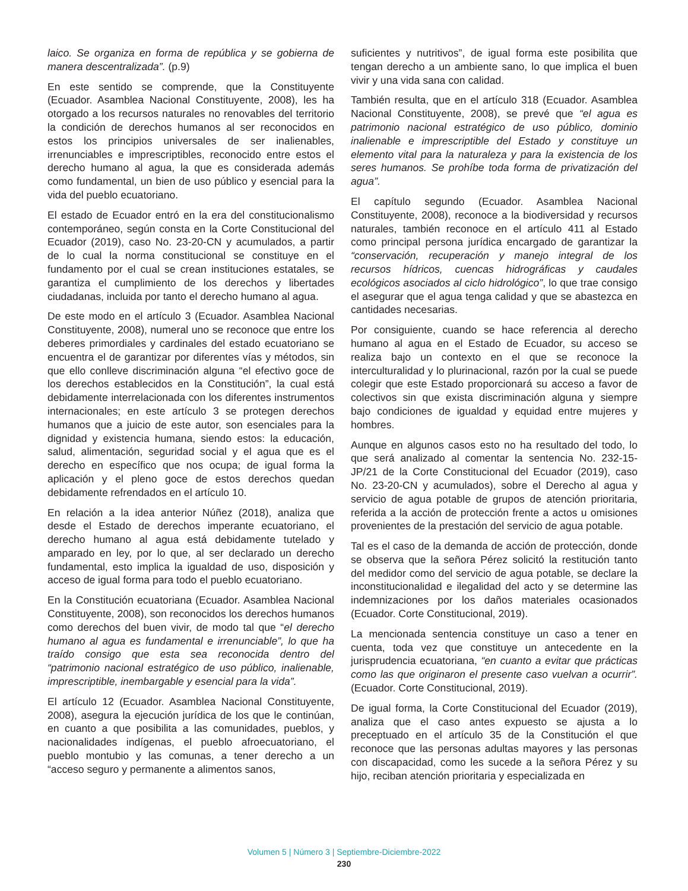laico. Se organiza en forma de república y se gobierna de manera descentralizada”. (p.9)
En este sentido se comprende, que la Constituyente (Ecuador. Asamblea Nacional Constituyente, 2008), les ha otorgado a los recursos naturales no renovables del territorio la condición de derechos humanos al ser reconocidos en estos los principios universales de ser inalienables, irrenunciables e imprescriptibles, reconocido entre estos el derecho humano al agua, la que es considerada además como fundamental, un bien de uso público y esencial para la vida del pueblo ecuatoriano.
El estado de Ecuador entró en la era del constitucionalismo contemporáneo, según consta en la Corte Constitucional del Ecuador (2019), caso No. 23-20-CN y acumulados, a partir de lo cual la norma constitucional se constituye en el fundamento por el cual se crean instituciones estatales, se garantiza el cumplimiento de los derechos y libertades ciudadanas, incluida por tanto el derecho humano al agua.
De este modo en el artículo 3 (Ecuador. Asamblea Nacional Constituyente, 2008), numeral uno se reconoce que entre los deberes primordiales y cardinales del estado ecuatoriano se encuentra el de garantizar por diferentes vías y métodos, sin que ello conlleve discriminación alguna “el efectivo goce de los derechos establecidos en la Constitución”, la cual está debidamente interrelacionada con los diferentes instrumentos internacionales; en este artículo 3 se protegen derechos humanos que a juicio de este autor, son esenciales para la dignidad y existencia humana, siendo estos: la educación, salud, alimentación, seguridad social y el agua que es el derecho en específico que nos ocupa; de igual forma la aplicación y el pleno goce de estos derechos quedan debidamente refrendados en el artículo 10.
En relación a la idea anterior Núñez (2018), analiza que desde el Estado de derechos imperante ecuatoriano, el derecho humano al agua está debidamente tutelado y amparado en ley, por lo que, al ser declarado un derecho fundamental, esto implica la igualdad de uso, disposición y acceso de igual forma para todo el pueblo ecuatoriano.
En la Constitución ecuatoriana (Ecuador. Asamblea Nacional Constituyente, 2008), son reconocidos los derechos humanos como derechos del buen vivir, de modo tal que “el derecho humano al agua es fundamental e irrenunciable”, lo que ha traído consigo que esta sea reconocida dentro del “patrimonio nacional estratégico de uso público, inalienable, imprescriptible, inembargable y esencial para la vida”.
El artículo 12 (Ecuador. Asamblea Nacional Constituyente, 2008), asegura la ejecución jurídica de los que le continúan, en cuanto a que posibilita a las comunidades, pueblos, y nacionalidades indígenas, el pueblo afroecuatoriano, el pueblo montubio y las comunas, a tener derecho a un “acceso seguro y permanente a alimentos sanos,
suficientes y nutritivos”, de igual forma este posibilita que tengan derecho a un ambiente sano, lo que implica el buen vivir y una vida sana con calidad.
También resulta, que en el artículo 318 (Ecuador. Asamblea Nacional Constituyente, 2008), se prevé que “el agua es patrimonio nacional estratégico de uso público, dominio inalienable e imprescriptible del Estado y constituye un elemento vital para la naturaleza y para la existencia de los seres humanos. Se prohíbe toda forma de privatización del agua”.
El capítulo segundo (Ecuador. Asamblea Nacional Constituyente, 2008), reconoce a la biodiversidad y recursos naturales, también reconoce en el artículo 411 al Estado como principal persona jurídica encargado de garantizar la “conservación, recuperación y manejo integral de los recursos hídricos, cuencas hidrográficas y caudales ecológicos asociados al ciclo hidrológico”, lo que trae consigo el asegurar que el agua tenga calidad y que se abastezca en cantidades necesarias.
Por consiguiente, cuando se hace referencia al derecho humano al agua en el Estado de Ecuador, su acceso se realiza bajo un contexto en el que se reconoce la interculturalidad y lo plurinacional, razón por la cual se puede colegir que este Estado proporcionará su acceso a favor de colectivos sin que exista discriminación alguna y siempre bajo condiciones de igualdad y equidad entre mujeres y hombres.
Aunque en algunos casos esto no ha resultado del todo, lo que será analizado al comentar la sentencia No. 232-15-JP/21 de la Corte Constitucional del Ecuador (2019), caso No. 23-20-CN y acumulados), sobre el Derecho al agua y servicio de agua potable de grupos de atención prioritaria, referida a la acción de protección frente a actos u omisiones provenientes de la prestación del servicio de agua potable.
Tal es el caso de la demanda de acción de protección, donde se observa que la señora Pérez solicitó la restitución tanto del medidor como del servicio de agua potable, se declare la inconstitucionalidad e ilegalidad del acto y se determine las indemnizaciones por los daños materiales ocasionados (Ecuador. Corte Constitucional, 2019).
La mencionada sentencia constituye un caso a tener en cuenta, toda vez que constituye un antecedente en la jurisprudencia ecuatoriana, “en cuanto a evitar que prácticas como las que originaron el presente caso vuelvan a ocurrir”. (Ecuador. Corte Constitucional, 2019).
De igual forma, la Corte Constitucional del Ecuador (2019), analiza que el caso antes expuesto se ajusta a lo preceptuado en el artículo 35 de la Constitución el que reconoce que las personas adultas mayores y las personas con discapacidad, como les sucede a la señora Pérez y su hijo, reciban atención prioritaria y especializada en
Volumen 5 | Número 3 | Septiembre-Diciembre-2022
230